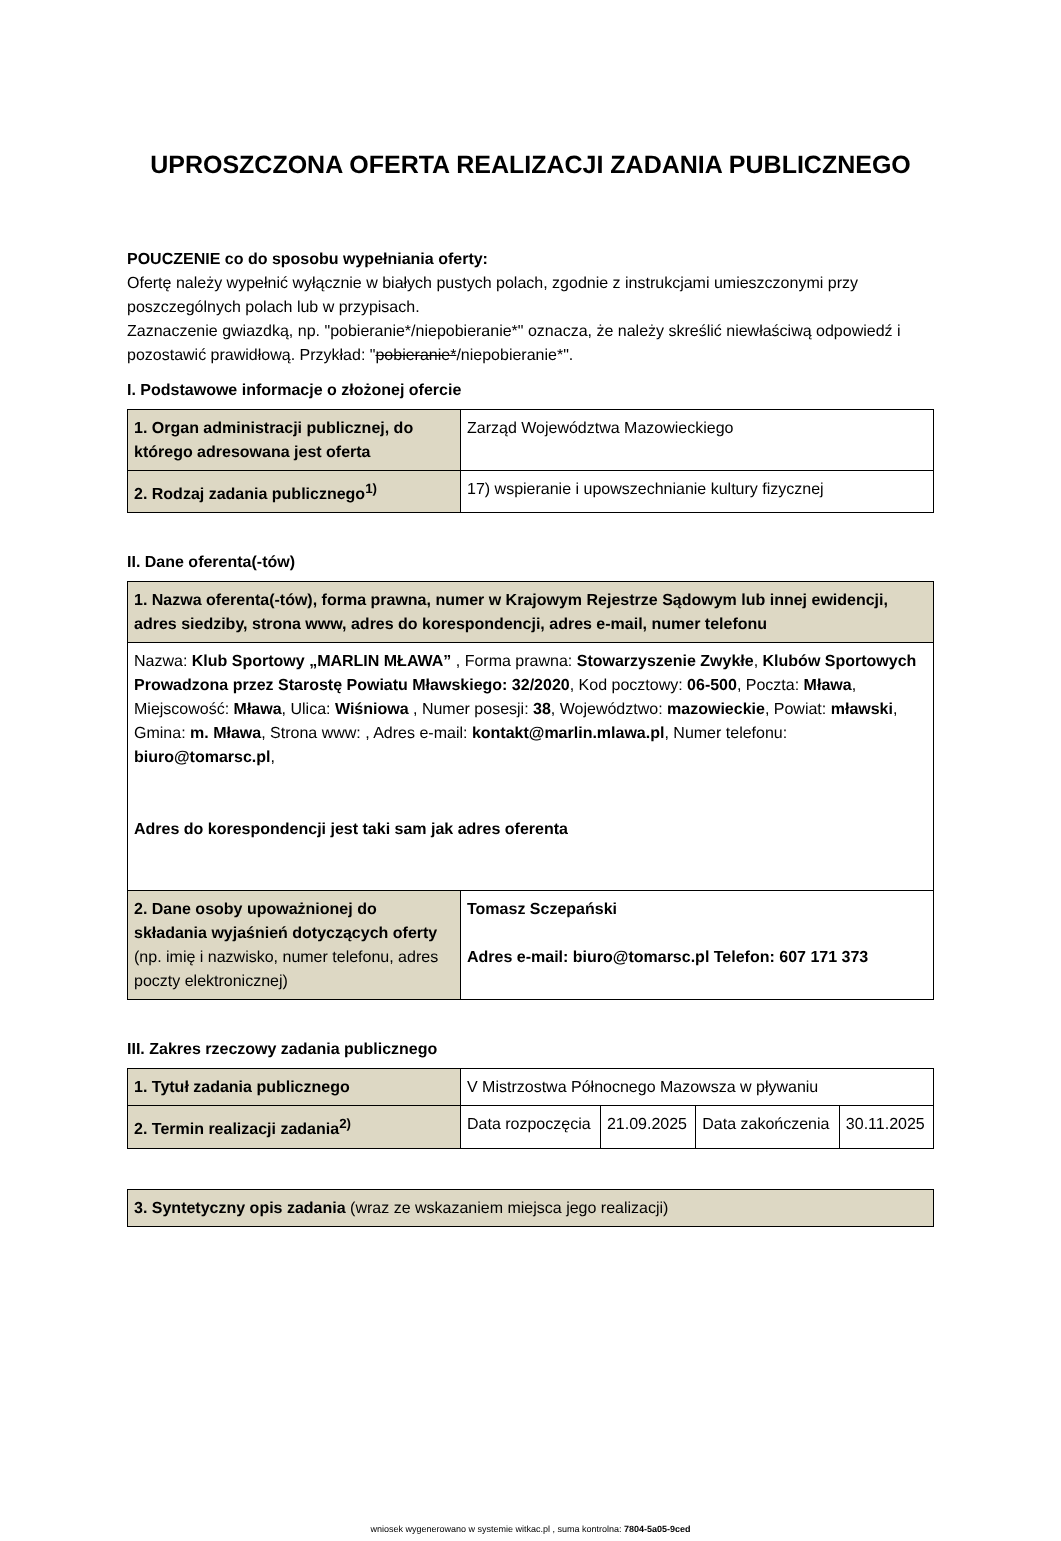UPROSZCZONA OFERTA REALIZACJI ZADANIA PUBLICZNEGO
POUCZENIE co do sposobu wypełniania oferty:
Ofertę należy wypełnić wyłącznie w białych pustych polach, zgodnie z instrukcjami umieszczonymi przy poszczególnych polach lub w przypisach.
Zaznaczenie gwiazdką, np. "pobieranie*/niepobieranie*" oznacza, że należy skreślić niewłaściwą odpowiedź i pozostawić prawidłową. Przykład: "pobieranie*/niepobieranie*".
I. Podstawowe informacje o złożonej ofercie
| 1. Organ administracji publicznej, do którego adresowana jest oferta | Zarząd Województwa Mazowieckiego |
| 2. Rodzaj zadania publicznego<sup>1)</sup> | 17) wspieranie i upowszechnianie kultury fizycznej |
II. Dane oferenta(-tów)
| 1. Nazwa oferenta(-tów), forma prawna, numer w Krajowym Rejestrze Sądowym lub innej ewidencji, adres siedziby, strona www, adres do korespondencji, adres e-mail, numer telefonu | |
| Nazwa: Klub Sportowy „MARLIN MŁAWA” , Forma prawna: Stowarzyszenie Zwykłe , Klubów Sportowych Prowadzona przez Starostę Powiatu Mławskiego: 32/2020 , Kod pocztowy: 06-500 , Poczta: Mława , Miejscowość: Mława , Ulica: Wiśniowa , Numer posesji: 38 , Województwo: mazowieckie , Powiat: mławski , Gmina: m. Mława , Strona www: , Adres e-mail: kontakt@marlin.mlawa.pl , Numer telefonu: biuro@tomarsc.pl , Adres do korespondencji jest taki sam jak adres oferenta | |
| 2. Dane osoby upoważnionej do składania wyjaśnień dotyczących oferty (np. imię i nazwisko, numer telefonu, adres poczty elektronicznej) | Tomasz Sczepański Adres e-mail: biuro@tomarsc.pl Telefon: 607 171 373 |
III. Zakres rzeczowy zadania publicznego
| 1. Tytuł zadania publicznego | V Mistrzostwa Północnego Mazowsza w pływaniu | | | |
| 2. Termin realizacji zadania<sup>2)</sup> | Data rozpoczęcia | 21.09.2025 | Data zakończenia | 30.11.2025 |
| 3. Syntetyczny opis zadania (wraz ze wskazaniem miejsca jego realizacji) |
wniosek wygenerowano w systemie witkac.pl , suma kontrolna: 7804-5a05-9ced